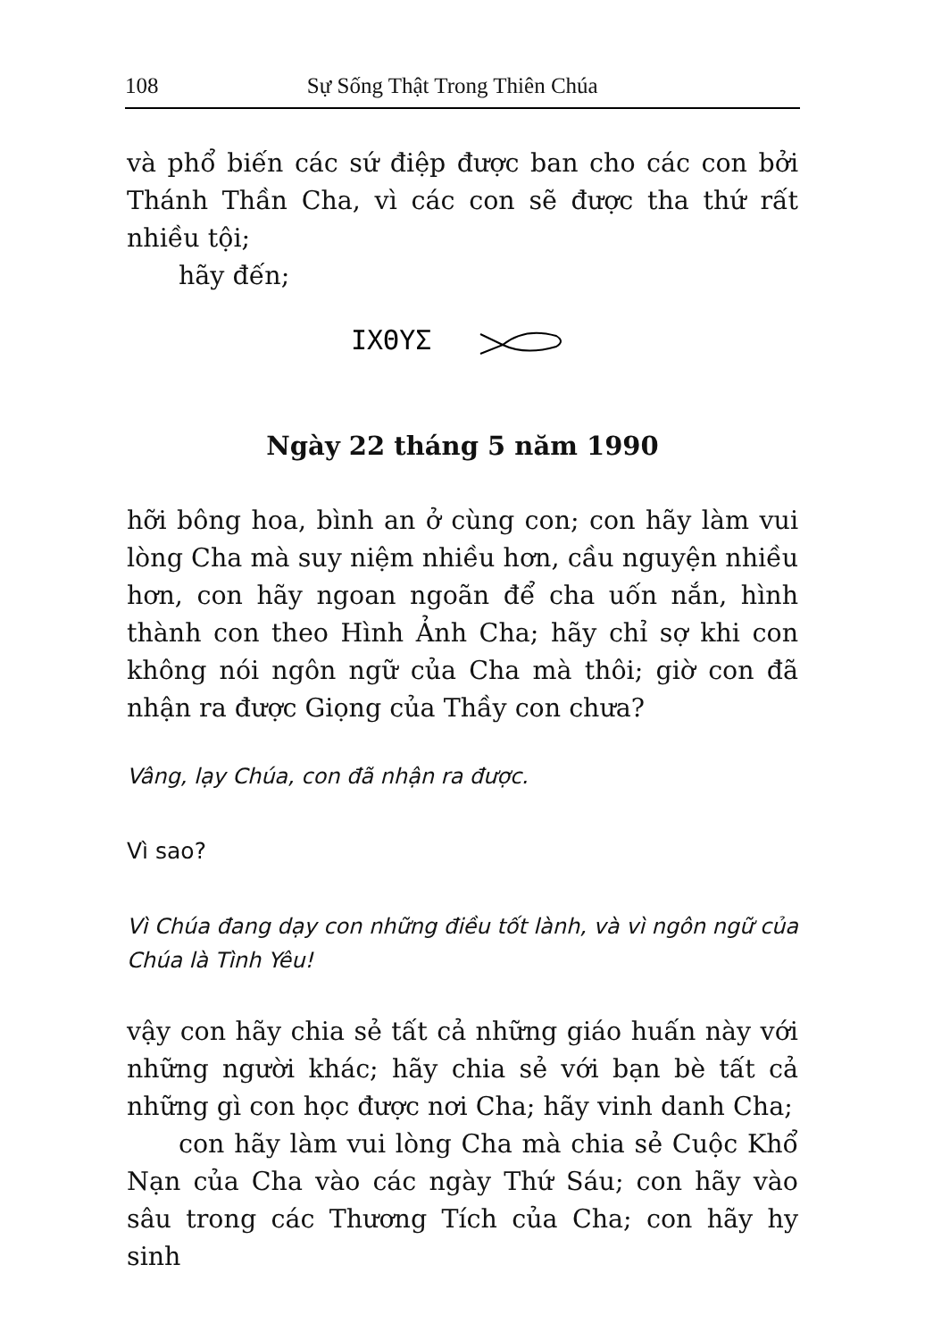108 Sự Sống Thật Trong Thiên Chúa
và phổ biến các sứ điệp được ban cho các con bởi Thánh Thần Cha, vì các con sẽ được tha thứ rất nhiều tội;
hãy đến;
IXΘYΣ
Ngày 22 tháng 5 năm 1990
hỡi bông hoa, bình an ở cùng con; con hãy làm vui lòng Cha mà suy niệm nhiều hơn, cầu nguyện nhiều hơn, con hãy ngoan ngoãn để cha uốn nắn, hình thành con theo Hình Ảnh Cha; hãy chỉ sợ khi con không nói ngôn ngữ của Cha mà thôi; giờ con đã nhận ra được Giọng của Thầy con chưa?
Vâng, lạy Chúa, con đã nhận ra được.
Vì sao?
Vì Chúa đang dạy con những điều tốt lành, và vì ngôn ngữ của Chúa là Tình Yêu!
vậy con hãy chia sẻ tất cả những giáo huấn này với những người khác; hãy chia sẻ với bạn bè tất cả những gì con học được nơi Cha; hãy vinh danh Cha;
con hãy làm vui lòng Cha mà chia sẻ Cuộc Khổ Nạn của Cha vào các ngày Thứ Sáu; con hãy vào sâu trong các Thương Tích của Cha; con hãy hy sinh